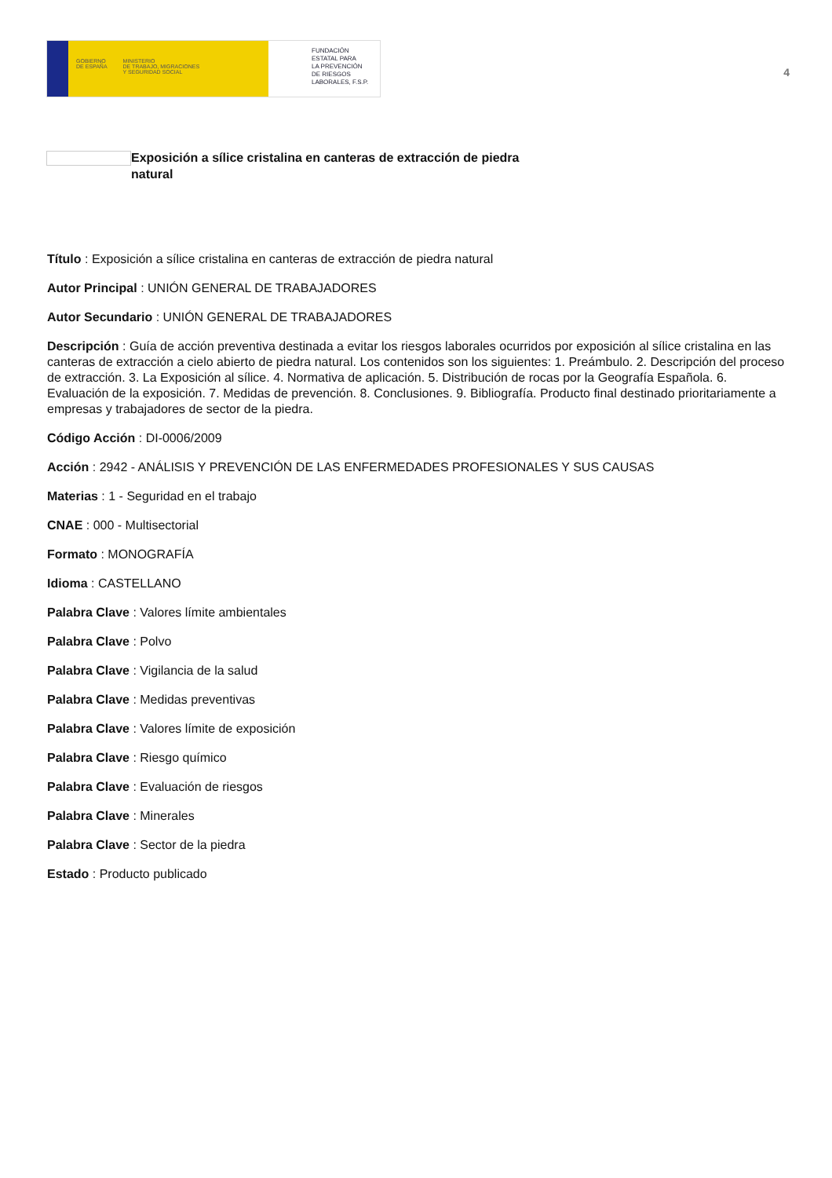GOBIERNO
DE ESPAÑA MINISTERIO
DE TRABAJO, MIGRACIONES
Y SEGURIDAD SOCIAL
FUNDACIÓN
ESTATAL PARA
LA PREVENCIÓN
DE RIESGOS
LABORALES, F.S.P.
4
Exposición a sílice cristalina en canteras de extracción de piedra natural
Título : Exposición a sílice cristalina en canteras de extracción de piedra natural
Autor Principal : UNIÓN GENERAL DE TRABAJADORES
Autor Secundario : UNIÓN GENERAL DE TRABAJADORES
Descripción : Guía de acción preventiva destinada a evitar los riesgos laborales ocurridos por exposición al sílice cristalina en las canteras de extracción a cielo abierto de piedra natural. Los contenidos son los siguientes: 1. Preámbulo. 2. Descripción del proceso de extracción. 3. La Exposición al sílice. 4. Normativa de aplicación. 5. Distribución de rocas por la Geografía Española. 6. Evaluación de la exposición. 7. Medidas de prevención. 8. Conclusiones. 9. Bibliografía. Producto final destinado prioritariamente a empresas y trabajadores de sector de la piedra.
Código Acción : DI-0006/2009
Acción : 2942 - ANÁLISIS Y PREVENCIÓN DE LAS ENFERMEDADES PROFESIONALES Y SUS CAUSAS
Materias : 1 - Seguridad en el trabajo
CNAE : 000 - Multisectorial
Formato : MONOGRAFÍA
Idioma : CASTELLANO
Palabra Clave : Valores límite ambientales
Palabra Clave : Polvo
Palabra Clave : Vigilancia de la salud
Palabra Clave : Medidas preventivas
Palabra Clave : Valores límite de exposición
Palabra Clave : Riesgo químico
Palabra Clave : Evaluación de riesgos
Palabra Clave : Minerales
Palabra Clave : Sector de la piedra
Estado : Producto publicado